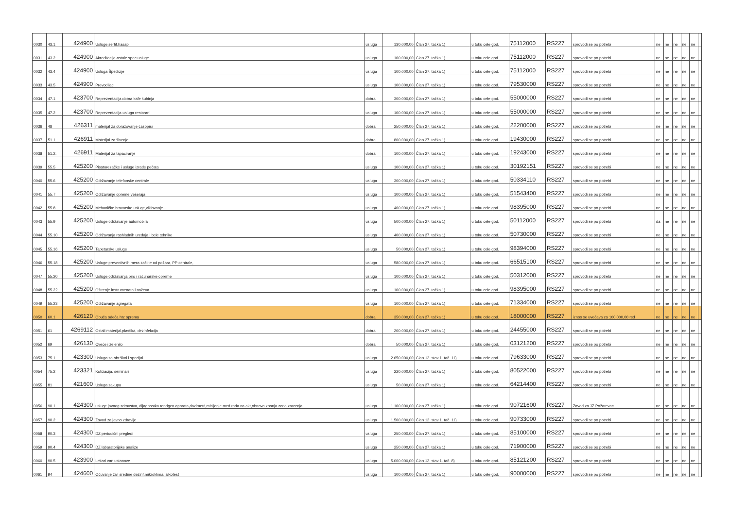| 0030 | 43.1 | 424900 | Usluge sertif.hasap | usluga | 130.000,00 | Član 27. tačka 1) | u toku cele god. | 75112000 | RS227 | sprovodi se po potrebi | ne | ne | ne | ne | ne | |
| 0031 | 43.2 | 424900 | Akreditacija-ostale spec.usluge | usluga | 100.000,00 | Član 27. tačka 1) | u toku cele god. | 75112000 | RS227 | sprovodi se po potrebi | ne | ne | ne | ne | ne | |
| 0032 | 43.4 | 424900 | Usluga Špedicije | usluga | 100.000,00 | Član 27. tačka 1) | u toku cele god. | 75112000 | RS227 | sprovodi se po potrebi | ne | ne | ne | ne | ne | |
| 0033 | 43.5 | 424900 | Prevodilac | usluga | 100.000,00 | Član 27. tačka 1) | u toku cele god. | 79530000 | RS227 | sprovodi se po potrebi | ne | ne | ne | ne | ne | |
| 0034 | 47.1 | 423700 | Reprezentacija dobra kafe kuhinja | dobra | 300.000,00 | Član 27. tačka 1) | u toku cele god. | 55000000 | RS227 | sprovodi se po potrebi | ne | ne | ne | ne | ne | |
| 0035 | 47.2 | 423700 | Reprezentacija-usluga restorani | usluga | 100.000,00 | Član 27. tačka 1) | u toku cele god. | 55000000 | RS227 | sprovodi se po potrebi | ne | ne | ne | ne | ne | |
| 0036 | 48 | 426311 | materijal za obrazovanje časopisi | dobra | 250.000,00 | Član 27. tačka 1) | u toku cele god. | 22200000 | RS227 | sprovodi se po potrebi | ne | ne | ne | ne | ne | |
| 0037 | 51.1 | 426911 | Materijal za šivenje | dobra | 800.000,00 | Član 27. tačka 1) | u toku cele god. | 19430000 | RS227 | sprovodi se po potrebi | ne | ne | ne | ne | ne | |
| 0038 | 51.2. | 426911 | Materijal za tapaciranje | dobra | 100.000,00 | Član 27. tačka 1) | u toku cele god. | 19243000 | RS227 | sprovodi se po potrebi | ne | ne | ne | ne | ne | |
| 0039 | 55.5 | 425200 | Pisatorezačke i usluge izrade pečata | usluga | 100.000,00 | Član 27. tačka 1) | u toku cele god. | 30192151 | RS227 | sprovodi se po potrebi | ne | ne | ne | ne | ne | |
| 0040 | 55.6 | 425200 | Održavanje telefonske centrale | usluga | 300.000,00 | Član 27. tačka 1) | u toku cele god. | 50334110 | RS227 | sprovodi se po potrebi | ne | ne | ne | ne | ne | |
| 0041 | 55.7 | 425200 | Održavanje opreme vešeraja | usluga | 100.000,00 | Član 27. tačka 1) | u toku cele god. | 51543400 | RS227 | sprovodi se po potrebi | ne | ne | ne | ne | ne | |
| 0042 | 55.8 | 425200 | Mehaničke bravarske usluge,viklovanje... | usluga | 400.000,00 | Član 27. tačka 1) | u toku cele god. | 98395000 | RS227 | sprovodi se po potrebi | ne | ne | ne | ne | ne | |
| 0043 | 55.9 | 425200 | Usluge održavanje automobila | usluga | 500.000,00 | Član 27. tačka 1) | u toku cele god. | 50112000 | RS227 | sprovodi se po potrebi | da | ne | ne | ne | ne | |
| 0044 | 55.10 | 425200 | Održavanja rashladnih uređaja i bele tehnike | usluga | 400.000,00 | Član 27. tačka 1) | u toku cele god. | 50730000 | RS227 | sprovodi se po potrebi | ne | ne | ne | ne | ne | |
| 0045 | 55.16 | 425200 | Tapetarske usluge | usluga | 50.000,00 | Član 27. tačka 1) | u toku cele god. | 98394000 | RS227 | sprovodi se po potrebi | ne | ne | ne | ne | ne | |
| 0046 | 55.18 | 425200 | Usluge preventivnih mera zaštite od požara, PP centrale, | usluga | 580.000,00 | Član 27. tačka 1) | u toku cele god. | 66515100 | RS227 | sprovodi se po potrebi | ne | ne | ne | ne | ne | |
| 0047 | 55.20 | 425200 | Usluge održavanja biro i računarske opreme | usluga | 100.000,00 | Član 27. tačka 1) | u toku cele god. | 50312000 | RS227 | sprovodi se po potrebi | ne | ne | ne | ne | ne | |
| 0048 | 55.22 | 425200 | Oštrenje instrumenata i noževa | usluga | 100.000,00 | Član 27. tačka 1) | u toku cele god. | 98395000 | RS227 | sprovodi se po potrebi | ne | ne | ne | ne | ne | |
| 0049 | 55.23 | 425200 | Održavanje agregata | usluga | 100.000,00 | Član 27. tačka 1) | u toku cele god. | 71334000 | RS227 | sprovodi se po potrebi | ne | ne | ne | ne | ne | |
| 0050 | 60.1 | 426120 | Obuća odeća htz oprema | dobra | 350.000,00 | Član 27. tačka 1) | u toku cele god. | 18000000 | RS227 | iznos se uvećava za 100.000,00 rsd | ne | ne | ne | ne | ne | |
| 0051 | 61 | 4269112 | Ostali materijal,plastika, dezinfekcija | dobra | 200.000,00 | Član 27. tačka 1) | u toku cele god. | 24455000 | RS227 | sprovodi se po potrebi | ne | ne | ne | ne | ne | |
| 0052 | 69 | 426130 | Cveće i zelenilo | dobra | 50.000,00 | Član 27. tačka 1) | u toku cele god. | 03121200 | RS227 | sprovodi se po potrebi | ne | ne | ne | ne | ne | |
| 0053 | 75.1 | 423300 | Usluga za obr.škol.i specijal. | usluga | 2.650.000,00 | Član 12. stav 1. tač. 11) | u toku cele god. | 79633000 | RS227 | sprovodi se po potrebi | ne | ne | ne | ne | ne | |
| 0054 | 75.2 | 423321 | Kotizacija, seminari | usluga | 220.000,00 | Član 27. tačka 1) | u toku cele god. | 80522000 | RS227 | sprovodi se po potrebi | ne | ne | ne | ne | ne | |
| 0055 | 81 | 421600 | Usluga zakupa | usluga | 50.000,00 | Član 27. tačka 1) | u toku cele god. | 64214400 | RS227 | sprovodi se po potrebi | ne | ne | ne | ne | ne | |
| 0056 | 90.1 | 424300 | usluge javnog zdravstva, dijagnostka rendgen aparata,dozimetri,misljenje med rada na akt,obnova znanja zona zracenja | usluga | 1.100.000,00 | Član 27. tačka 1) | u toku cele god. | 90721600 | RS227 | Zavod za JZ Požarevac | ne | ne | ne | ne | ne | |
| 0057 | 90.2 | 424300 | Zavod za javno zdravlje | usluga | 1.500.000,00 | Član 12. stav 1. tač. 11) | u toku cele god. | 90733000 | RS227 | sprovodi se po potrebi | ne | ne | ne | ne | ne | |
| 0058 | 90.3 | 424300 | DZ periodični pregledi | usluga | 250.000,00 | Član 27. tačka 1) | u toku cele god. | 85100000 | RS227 | sprovodi se po potrebi | ne | ne | ne | ne | ne | |
| 0059 | 90.4 | 424300 | DZ labaratorijske analize | usluga | 250.000,00 | Član 27. tačka 1) | u toku cele god. | 71900000 | RS227 | sprovodi se po potrebi | ne | ne | ne | ne | ne | |
| 0060 | 90.5 | 423900 | Lekari van ustanove | usluga | 5.000.000,00 | Član 12. stav 1. tač. 8) | u toku cele god. | 85121200 | RS227 | sprovodi se po potrebi | ne | ne | ne | ne | ne | |
| 0061 | 94 | 424600 | Očuvanje živ. sredine dezinf,mikroklima, alkotest | usluga | 100.000,00 | Član 27. tačka 1) | u toku cele god. | 90000000 | RS227 | sprovodi se po potrebi | ne | ne | ne | ne | ne | |